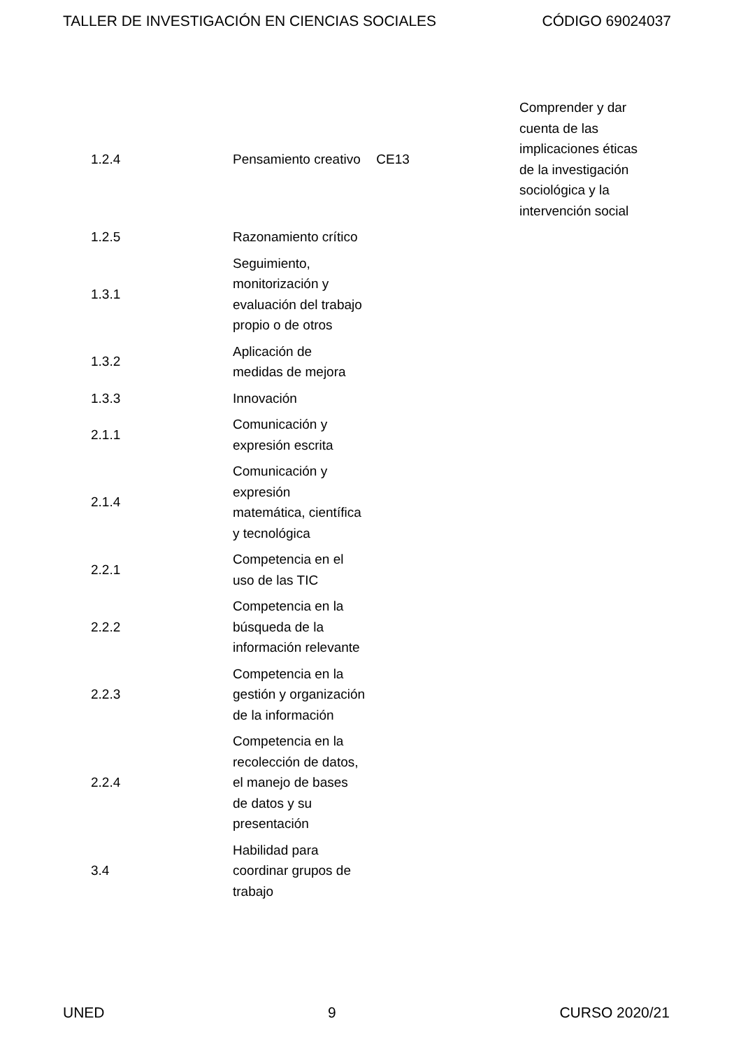TALLER DE INVESTIGACIÓN EN CIENCIAS SOCIALES CÓDIGO 69024037
| 1.2.4 | Pensamiento creativo | CE13 | Comprender y dar cuenta de las implicaciones éticas de la investigación sociológica y la intervención social |
| 1.2.5 | Razonamiento crítico | | |
| 1.3.1 | Seguimiento, monitorización y evaluación del trabajo propio o de otros | | |
| 1.3.2 | Aplicación de medidas de mejora | | |
| 1.3.3 | Innovación | | |
| 2.1.1 | Comunicación y expresión escrita | | |
| 2.1.4 | Comunicación y expresión matemática, científica y tecnológica | | |
| 2.2.1 | Competencia en el uso de las TIC | | |
| 2.2.2 | Competencia en la búsqueda de la información relevante | | |
| 2.2.3 | Competencia en la gestión y organización de la información | | |
| 2.2.4 | Competencia en la recolección de datos, el manejo de bases de datos y su presentación | | |
| 3.4 | Habilidad para coordinar grupos de trabajo | | |
UNED 9 CURSO 2020/21